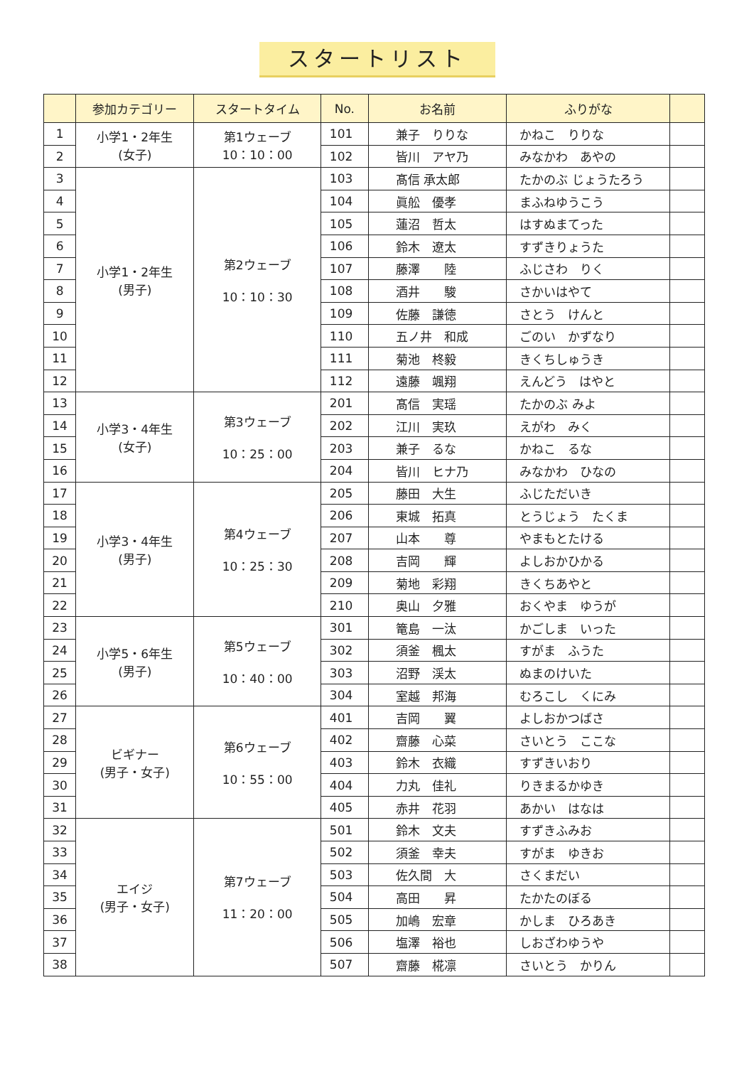スタートリスト
| | 参加カテゴリー | スタートタイム | No. | お名前 | ふりがな | |
| --- | --- | --- | --- | --- | --- | --- |
| 1 | 小学1・2年生 (女子) | 第1ウェーブ 10：10：00 | 101 | 兼子 りりな | かねこ りりな | |
| 2 | | | 102 | 皆川 アヤ乃 | みなかわ あやの | |
| 3 | 小学1・2年生 (男子) | 第2ウェーブ 10：10：30 | 103 | 髙信 承太郎 | たかのぶ じょうたろう | |
| 4 | | | 104 | 眞舩 優孝 | まふねゆうこう | |
| 5 | | | 105 | 蓮沼 哲太 | はすぬまてった | |
| 6 | | | 106 | 鈴木 遼太 | すずきりょうた | |
| 7 | | | 107 | 藤澤 陸 | ふじさわ りく | |
| 8 | | | 108 | 酒井 駿 | さかいはやて | |
| 9 | | | 109 | 佐藤 謙徳 | さとう けんと | |
| 10 | | | 110 | 五ノ井 和成 | ごのい かずなり | |
| 11 | | | 111 | 菊池 柊毅 | きくちしゅうき | |
| 12 | | | 112 | 遠藤 颯翔 | えんどう はやと | |
| 13 | 小学3・4年生 (女子) | 第3ウェーブ 10：25：00 | 201 | 髙信 実瑶 | たかのぶ みよ | |
| 14 | | | 202 | 江川 実玖 | えがわ みく | |
| 15 | | | 203 | 兼子 るな | かねこ るな | |
| 16 | | | 204 | 皆川 ヒナ乃 | みなかわ ひなの | |
| 17 | 小学3・4年生 (男子) | 第4ウェーブ 10：25：30 | 205 | 藤田 大生 | ふじただいき | |
| 18 | | | 206 | 東城 拓真 | とうじょう たくま | |
| 19 | | | 207 | 山本 尊 | やまもとたける | |
| 20 | | | 208 | 吉岡 輝 | よしおかひかる | |
| 21 | | | 209 | 菊地 彩翔 | きくちあやと | |
| 22 | | | 210 | 奥山 夕雅 | おくやま ゆうが | |
| 23 | 小学5・6年生 (男子) | 第5ウェーブ 10：40：00 | 301 | 篭島 一汰 | かごしま いった | |
| 24 | | | 302 | 須釜 楓太 | すがま ふうた | |
| 25 | | | 303 | 沼野 渓太 | ぬまのけいた | |
| 26 | | | 304 | 室越 邦海 | むろこし くにみ | |
| 27 | ビギナー (男子・女子) | 第6ウェーブ 10：55：00 | 401 | 吉岡 翼 | よしおかつばさ | |
| 28 | | | 402 | 齋藤 心菜 | さいとう ここな | |
| 29 | | | 403 | 鈴木 衣織 | すずきいおり | |
| 30 | | | 404 | 力丸 佳礼 | りきまるかゆき | |
| 31 | | | 405 | 赤井 花羽 | あかい はなは | |
| 32 | エイジ (男子・女子) | 第7ウェーブ 11：20：00 | 501 | 鈴木 文夫 | すずきふみお | |
| 33 | | | 502 | 須釜 幸夫 | すがま ゆきお | |
| 34 | | | 503 | 佐久間 大 | さくまだい | |
| 35 | | | 504 | 高田 昇 | たかたのぼる | |
| 36 | | | 505 | 加嶋 宏章 | かしま ひろあき | |
| 37 | | | 506 | 塩澤 裕也 | しおざわゆうや | |
| 38 | | | 507 | 齋藤 椛凛 | さいとう かりん | |